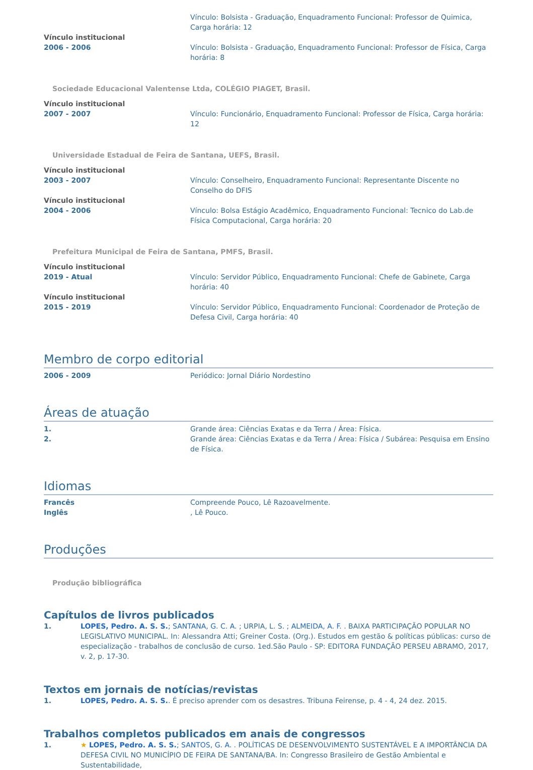Vínculo: Bolsista - Graduação, Enquadramento Funcional: Professor de Quimica, Carga horária: 12
Vínculo institucional
2006 - 2006 Vínculo: Bolsista - Graduação, Enquadramento Funcional: Professor de Física, Carga horária: 8
Sociedade Educacional Valentense Ltda, COLÉGIO PIAGET, Brasil.
Vínculo institucional
2007 - 2007 Vínculo: Funcionário, Enquadramento Funcional: Professor de Física, Carga horária: 12
Universidade Estadual de Feira de Santana, UEFS, Brasil.
Vínculo institucional
2003 - 2007 Vínculo: Conselheiro, Enquadramento Funcional: Representante Discente no Conselho do DFIS
Vínculo institucional
2004 - 2006 Vínculo: Bolsa Estágio Acadêmico, Enquadramento Funcional: Tecnico do Lab.de Física Computacional, Carga horária: 20
Prefeitura Municipal de Feira de Santana, PMFS, Brasil.
Vínculo institucional
2019 - Atual Vínculo: Servidor Público, Enquadramento Funcional: Chefe de Gabinete, Carga horária: 40
Vínculo institucional
2015 - 2019 Vínculo: Servidor Público, Enquadramento Funcional: Coordenador de Proteção de Defesa Civil, Carga horária: 40
Membro de corpo editorial
2006 - 2009 Periódico: Jornal Diário Nordestino
Áreas de atuação
1. Grande área: Ciências Exatas e da Terra / Área: Física.
2. Grande área: Ciências Exatas e da Terra / Área: Física / Subárea: Pesquisa em Ensino de Física.
Idiomas
Francês Compreende Pouco, Lê Razoavelmente.
Inglês , Lê Pouco.
Produções
Produção bibliográfica
Capítulos de livros publicados
1. LOPES, Pedro. A. S. S.; SANTANA, G. C. A. ; URPIA, L. S. ; ALMEIDA, A. F. . BAIXA PARTICIPAÇÃO POPULAR NO LEGISLATIVO MUNICIPAL. In: Alessandra Atti; Greiner Costa. (Org.). Estudos em gestão & políticas públicas: curso de especialização - trabalhos de conclusão de curso. 1ed.São Paulo - SP: EDITORA FUNDAÇÃO PERSEU ABRAMO, 2017, v. 2, p. 17-30.
Textos em jornais de notícias/revistas
1. LOPES, Pedro. A. S. S.. É preciso aprender com os desastres. Tribuna Feirense, p. 4 - 4, 24 dez. 2015.
Trabalhos completos publicados em anais de congressos
1. ★ LOPES, Pedro. A. S. S.; SANTOS, G. A. . POLÍTICAS DE DESENVOLVIMENTO SUSTENTÁVEL E A IMPORTÂNCIA DA DEFESA CIVIL NO MUNICÍPIO DE FEIRA DE SANTANA/BA. In: Congresso Brasileiro de Gestão Ambiental e Sustentabilidade,